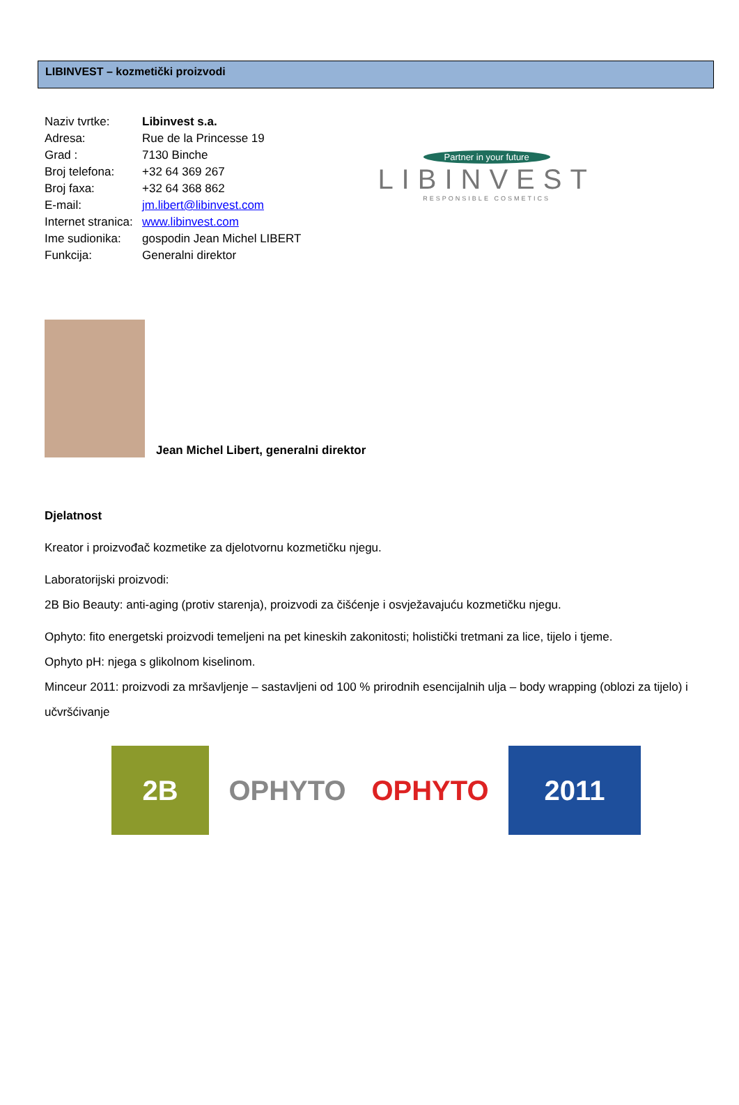LIBINVEST – kozmetički proizvodi
| Naziv tvrtke: | Libinvest s.a. |
| Adresa: | Rue de la Princesse 19 |
| Grad : | 7130 Binche |
| Broj telefona: | +32 64 369 267 |
| Broj faxa: | +32 64 368 862 |
| E-mail: | jm.libert@libinvest.com |
| Internet stranica: | www.libinvest.com |
| Ime sudionika: | gospodin Jean Michel LIBERT |
| Funkcija: | Generalni direktor |
Partner in your future
LIBINVEST
RESPONSIBLE COSMETICS
Jean Michel Libert, generalni direktor
Djelatnost
Kreator i proizvođač kozmetike za djelotvornu kozmetičku njegu.
Laboratorijski proizvodi:
2B Bio Beauty: anti-aging (protiv starenja), proizvodi za čišćenje i osvježavajuću kozmetičku njegu.
Ophyto: fito energetski proizvodi temeljeni na pet kineskih zakonitosti; holistički tretmani za lice, tijelo i tjeme.
Ophyto pH: njega s glikolnom kiselinom.
Minceur 2011: proizvodi za mršavljenje – sastavljeni od 100 % prirodnih esencijalnih ulja – body wrapping (oblozi za tijelo) i učvršćivanje
2B OPHYTO OPHYTO 2011